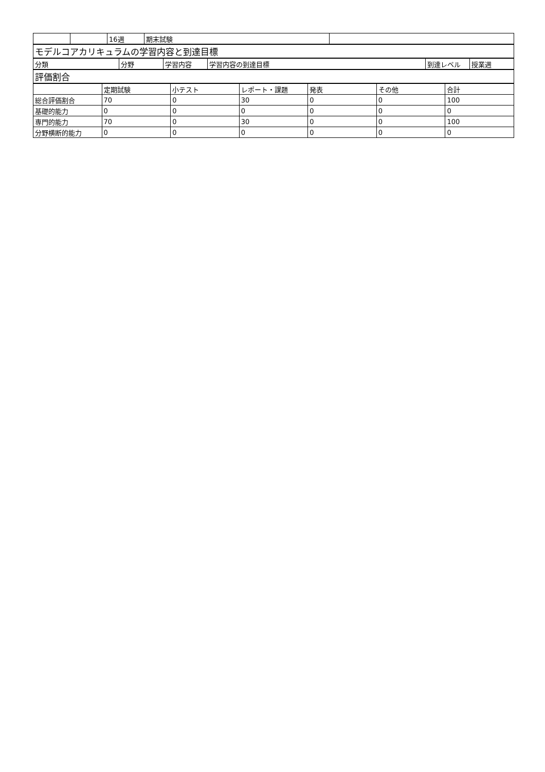| | | 16週 | 期末試験 | |
| モデルコアカリキュラムの学習内容と到達目標 |
| 分類 | 分野 | 学習内容 | 学習内容の到達目標 | 到達レベル | 授業週 |
| --- | --- | --- | --- | --- | --- |
| 評価割合 |
| | 定期試験 | 小テスト | レポート・課題 | 発表 | その他 | 合計 |
| --- | --- | --- | --- | --- | --- | --- |
| 総合評価割合 | 70 | 0 | 30 | 0 | 0 | 100 |
| 基礎的能力 | 0 | 0 | 0 | 0 | 0 | 0 |
| 専門的能力 | 70 | 0 | 30 | 0 | 0 | 100 |
| 分野横断的能力 | 0 | 0 | 0 | 0 | 0 | 0 |